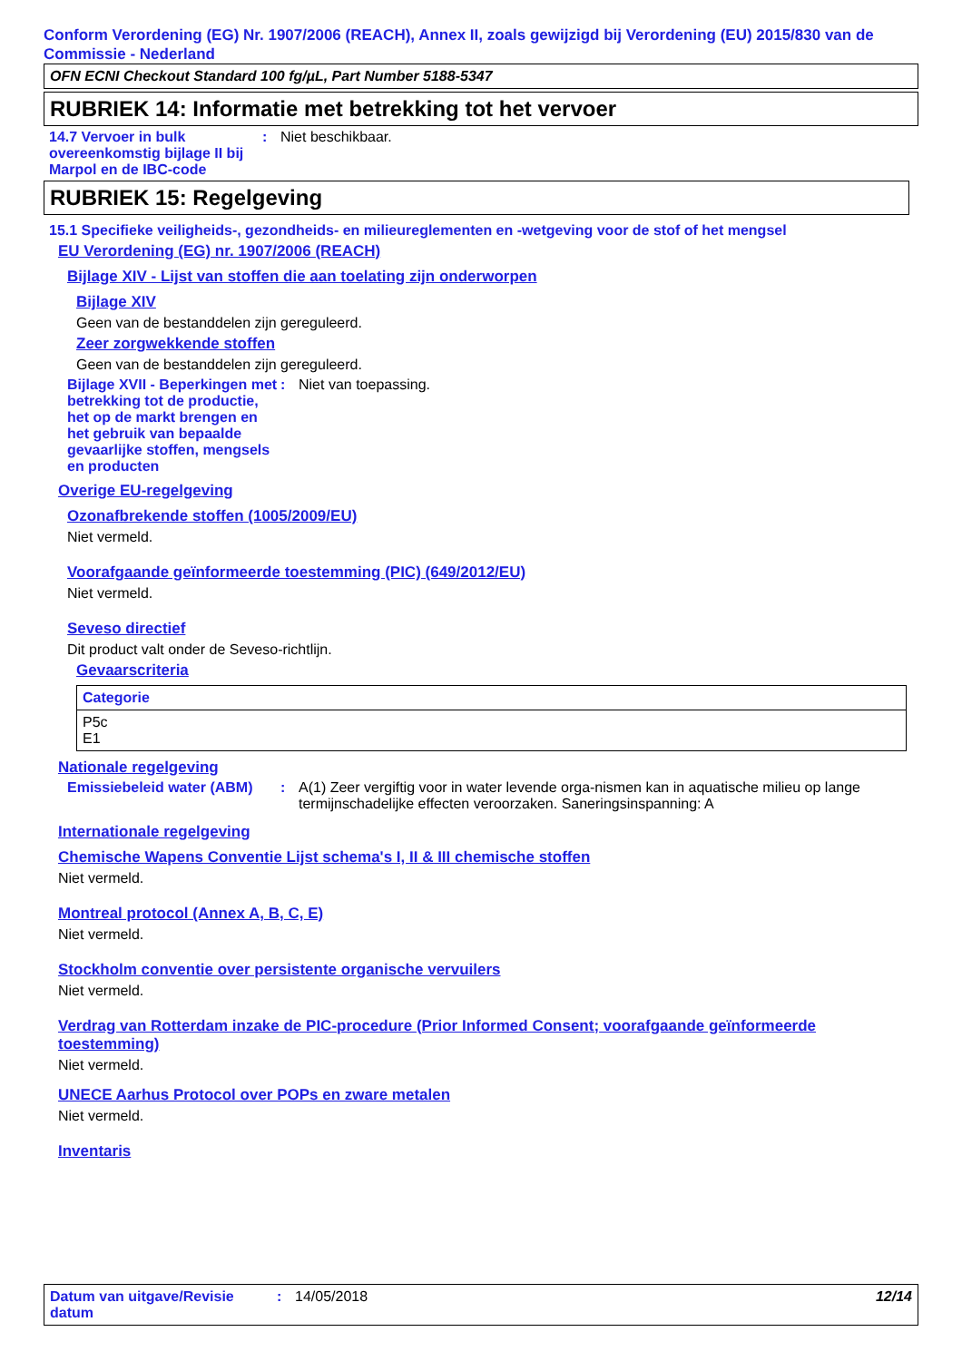Conform Verordening (EG) Nr. 1907/2006 (REACH), Annex II, zoals gewijzigd bij Verordening (EU) 2015/830 van de Commissie - Nederland
OFN ECNI Checkout Standard 100 fg/µL, Part Number 5188-5347
RUBRIEK 14: Informatie met betrekking tot het vervoer
14.7 Vervoer in bulk overeenkomstig bijlage II bij Marpol en de IBC-code
: Niet beschikbaar.
RUBRIEK 15: Regelgeving
15.1 Specifieke veiligheids-, gezondheids- en milieureglementen en -wetgeving voor de stof of het mengsel
EU Verordening (EG) nr. 1907/2006 (REACH)
Bijlage XIV - Lijst van stoffen die aan toelating zijn onderworpen
Bijlage XIV
Geen van de bestanddelen zijn gereguleerd.
Zeer zorgwekkende stoffen
Geen van de bestanddelen zijn gereguleerd.
Bijlage XVII - Beperkingen met betrekking tot de productie, het op de markt brengen en het gebruik van bepaalde gevaarlijke stoffen, mengsels en producten
: Niet van toepassing.
Overige EU-regelgeving
Ozonafbrekende stoffen (1005/2009/EU)
Niet vermeld.
Voorafgaande geïnformeerde toestemming (PIC) (649/2012/EU)
Niet vermeld.
Seveso directief
Dit product valt onder de Seveso-richtlijn.
Gevaarscriteria
| Categorie |
| --- |
| P5c E1 |
Nationale regelgeving
Emissiebeleid water (ABM)
: A(1) Zeer vergiftig voor in water levende orga-nismen kan in aquatische milieu op lange termijnschadelijke effecten veroorzaken. Saneringsinspanning: A
Internationale regelgeving
Chemische Wapens Conventie Lijst schema's I, II & III chemische stoffen
Niet vermeld.
Montreal protocol (Annex A, B, C, E)
Niet vermeld.
Stockholm conventie over persistente organische vervuilers
Niet vermeld.
Verdrag van Rotterdam inzake de PIC-procedure (Prior Informed Consent; voorafgaande geïnformeerde toestemming)
Niet vermeld.
UNECE Aarhus Protocol over POPs en zware metalen
Niet vermeld.
Inventaris
Datum van uitgave/Revisie datum
: 14/05/2018 12/14